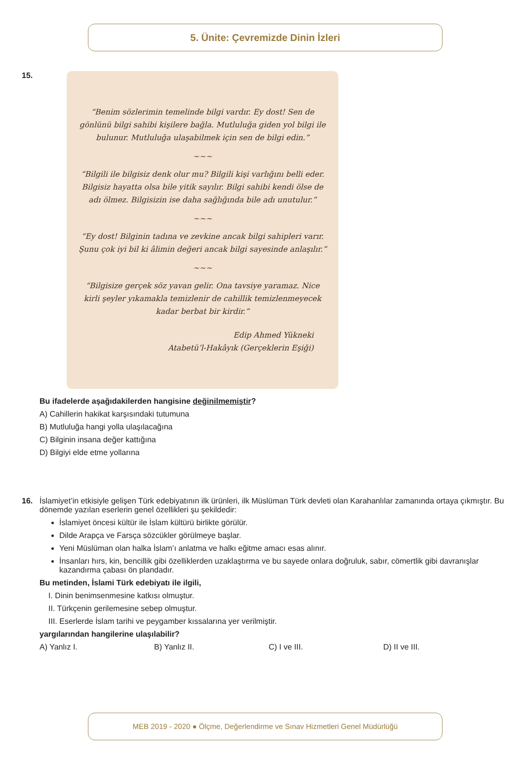5. Ünite: Çevremizde Dinin İzleri
15.
“Benim sözlerimin temelinde bilgi vardır. Ey dost! Sen de gönlünü bilgi sahibi kişilere bağla. Mutluluğa giden yol bilgi ile bulunur. Mutluluğa ulaşabilmek için sen de bilgi edin.”
~~~
“Bilgili ile bilgisiz denk olur mu? Bilgili kişi varlığını belli eder. Bilgisiz hayatta olsa bile yitik sayılır. Bilgi sahibi kendi ölse de adı ölmez. Bilgisizin ise daha sağlığında bile adı unutulur.”
~~~
“Ey dost! Bilginin tadına ve zevkine ancak bilgi sahipleri varır. Şunu çok iyi bil ki âlimin değeri ancak bilgi sayesinde anlaşılır.”
~~~
“Bilgisize gerçek söz yavan gelir. Ona tavsiye yaramaz. Nice kirli şeyler yıkamakla temizlenir de cahillik temizlenmeyecek kadar berbat bir kirdir.”
Edip Ahmed Yükneki
Atabetü’l-Hakâyık (Gerçeklerin Eşiği)
Bu ifadelerde aşağıdakilerden hangisine değinilmemiştir?
A) Cahillerin hakikat karşısındaki tutumuna
B) Mutluluğa hangi yolla ulaşılacağına
C) Bilginin insana değer kattığına
D) Bilgiyi elde etme yollarına
16.
İslamiyet’in etkisiyle gelişen Türk edebiyatının ilk ürünleri, ilk Müslüman Türk devleti olan Karahanlılar zamanında ortaya çıkmıştır. Bu dönemde yazılan eserlerin genel özellikleri şu şekildedir:
İslamiyet öncesi kültür ile İslam kültürü birlikte görülür.
Dilde Arapça ve Farsça sözcükler görülmeye başlar.
Yeni Müslüman olan halka İslam’ı anlatma ve halkı eğitme amacı esas alınır.
İnsanları hırs, kin, bencillik gibi özelliklerden uzaklaştırma ve bu sayede onlara doğruluk, sabır, cömertlik gibi davranışlar kazandırma çabası ön plandadır.
Bu metinden, İslami Türk edebiyatı ile ilgili,
I. Dinin benimsenmesine katkısı olmuştur.
II. Türkçenin gerilemesine sebep olmuştur.
III. Eserlerde İslam tarihi ve peygamber kıssalarına yer verilmiştir.
yargılarından hangilerine ulaşılabilir?
A) Yanlız I. B) Yanlız II. C) I ve III. D) II ve III.
MEB 2019 - 2020 ● Ölçme, Değerlendirme ve Sınav Hizmetleri Genel Müdürlüğü